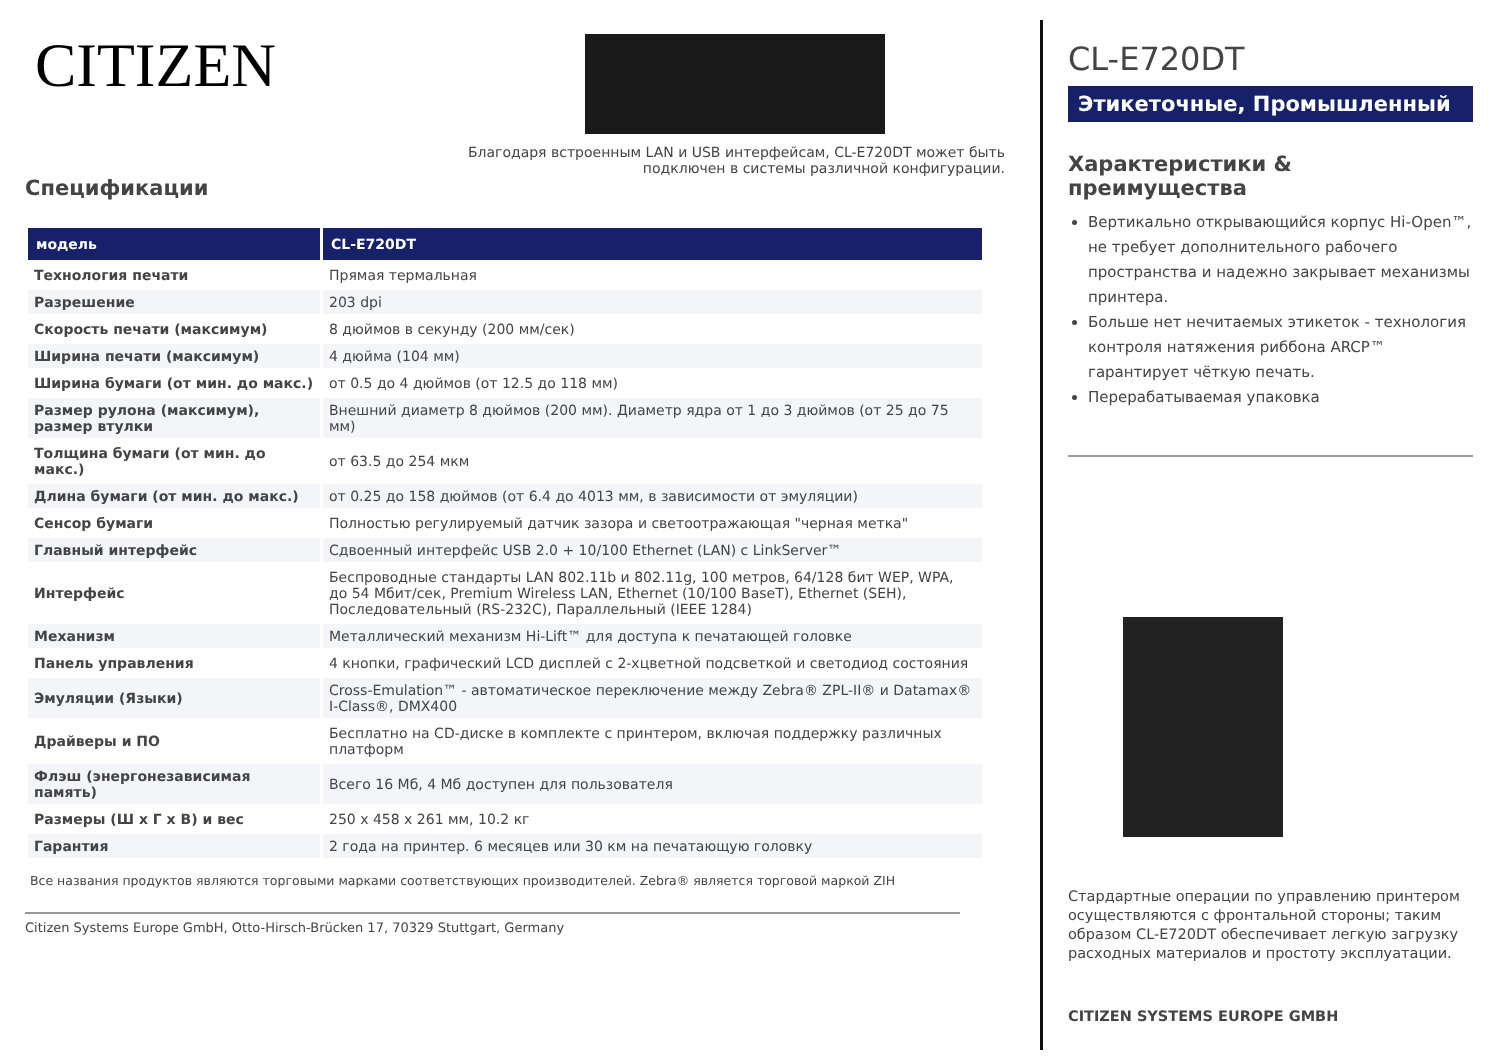CITIZEN
Благодаря встроенным LAN и USB интерфейсам, CL-E720DT может быть
подключен в системы различной конфигурации.
Спецификации
| модель | CL-E720DT |
| --- | --- |
| Технология печати | Прямая термальная |
| Разрешение | 203 dpi |
| Скорость печати (максимум) | 8 дюймов в секунду (200 мм/сек) |
| Ширина печати (максимум) | 4 дюйма (104 мм) |
| Ширина бумаги (от мин. до макс.) | от 0.5 до 4 дюймов (от 12.5 до 118 мм) |
| Размер рулона (максимум), размер втулки | Внешний диаметр 8 дюймов (200 мм). Диаметр ядра от 1 до 3 дюймов (от 25 до 75 мм) |
| Толщина бумаги (от мин. до макс.) | от 63.5 до 254 мкм |
| Длина бумаги (от мин. до макс.) | от 0.25 до 158 дюймов (от 6.4 до 4013 мм, в зависимости от эмуляции) |
| Сенсор бумаги | Полностью регулируемый датчик зазора и светоотражающая "черная метка" |
| Главный интерфейс | Сдвоенный интерфейс USB 2.0 + 10/100 Ethernet (LAN) с LinkServer™ |
| Интерфейс | Беспроводные стандарты LAN 802.11b и 802.11g, 100 метров, 64/128 бит WEP, WPA, до 54 Мбит/сек, Premium Wireless LAN, Ethernet (10/100 BaseT), Ethernet (SEH), Последовательный (RS-232C), Параллельный (IEEE 1284) |
| Механизм | Металлический механизм Hi-Lift™ для доступа к печатающей головке |
| Панель управления | 4 кнопки, графический LCD дисплей с 2-хцветной подсветкой и светодиод состояния |
| Эмуляции (Языки) | Cross-Emulation™ - автоматическое переключение между Zebra® ZPL-II® и Datamax® I-Class®, DMX400 |
| Драйверы и ПО | Бесплатно на CD-диске в комплекте с принтером, включая поддержку различных платформ |
| Флэш (энергонезависимая память) | Всего 16 Мб, 4 Мб доступен для пользователя |
| Размеры (Ш x Г x В) и вес | 250 x 458 x 261 мм, 10.2 кг |
| Гарантия | 2 года на принтер. 6 месяцев или 30 км на печатающую головку |
Все названия продуктов являются торговыми марками соответствующих производителей. Zebra® является торговой маркой ZIH
Citizen Systems Europe GmbH, Otto-Hirsch-Brücken 17, 70329 Stuttgart, Germany
CL-E720DT
Этикеточные, Промышленный
Характеристики & преимущества
Вертикально открывающийся корпус Hi-Open™, не требует дополнительного рабочего пространства и надежно закрывает механизмы принтера.
Больше нет нечитаемых этикеток - технология контроля натяжения риббона ARCP™ гарантирует чёткую печать.
Перерабатываемая упаковка
Стардартные операции по управлению принтером осуществляются с фронтальной стороны; таким образом CL-E720DT обеспечивает легкую загрузку расходных материалов и простоту эксплуатации.
CITIZEN SYSTEMS EUROPE GMBH